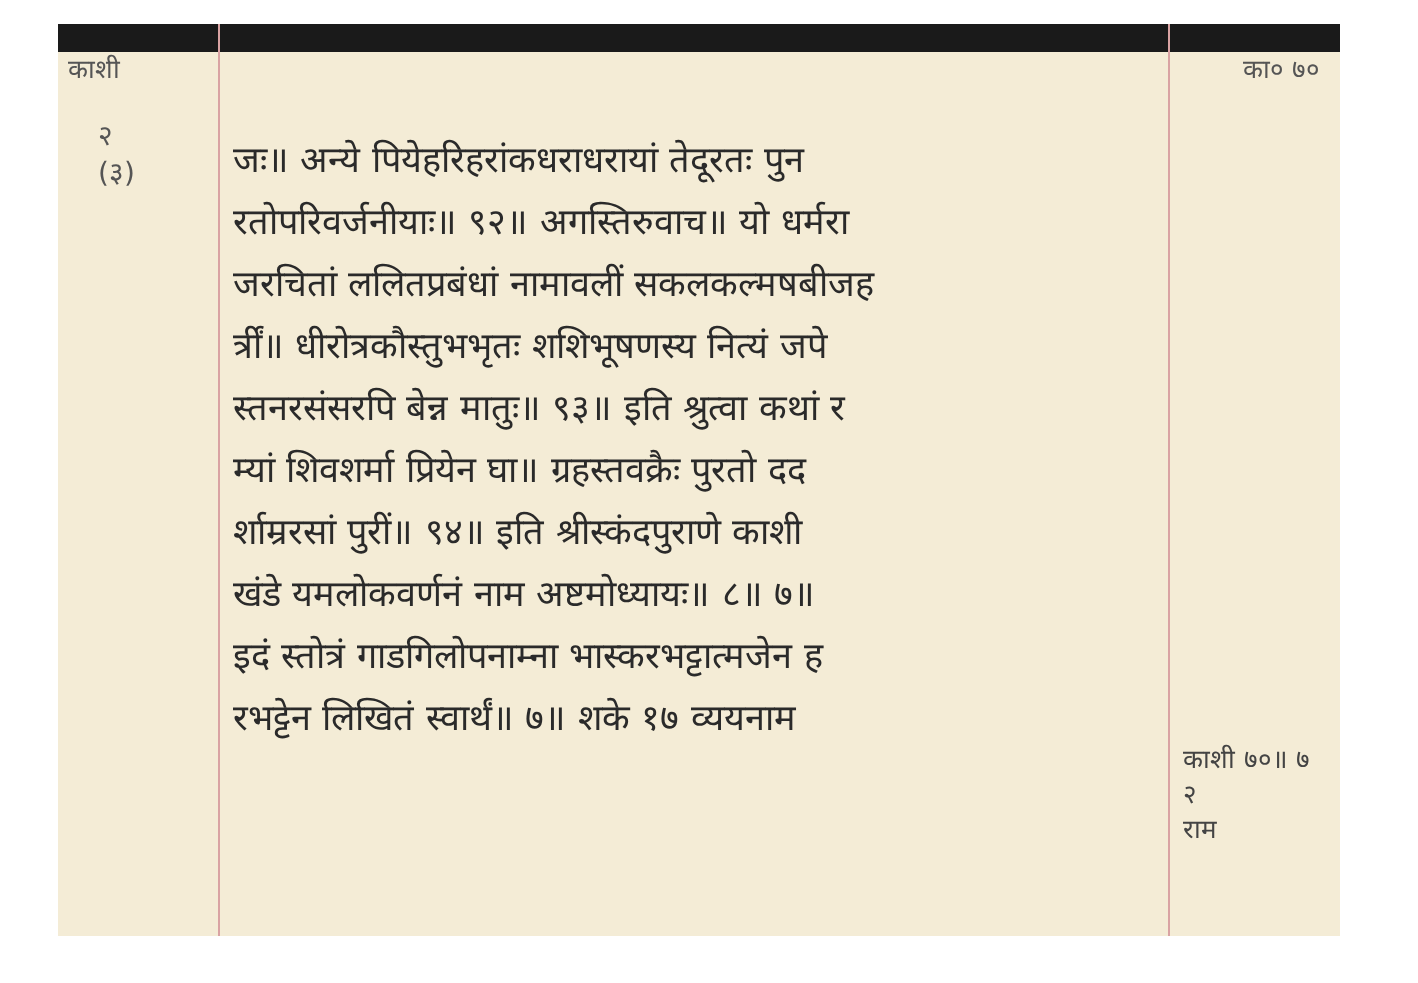काशी का० ७०
२
(३)
जः॥ अन्ये पियेहरिहरांकधराधरायां तेदूरतः पुन
रतोपरिवर्जनीयाः॥ ९२॥ अगस्तिरुवाच॥ यो धर्मरा
जरचितां ललितप्रबंधां नामावलीं सकलकल्मषबीजह
र्त्रीं॥ धीरोत्रकौस्तुभभृतः शशिभूषणस्य नित्यं जपे
स्तनरसंसरपि बेन्न मातुः॥ ९३॥ इति श्रुत्वा कथां र
म्यां शिवशर्मा प्रियेन घा॥ ग्रहस्तवक्रैः पुरतो दद
र्शाम्ररसां पुरीं॥ ९४॥ इति श्रीस्कंदपुराणे काशी
खंडे यमलोकवर्णनं नाम अष्टमोध्यायः॥ ८॥ ७॥
इदं स्तोत्रं गाडगिलोपनाम्ना भास्करभट्टात्मजेन ह
रभट्टेन लिखितं स्वार्थं॥ ७॥ शके १७ व्ययनाम
काशी ७०॥ ७
२
राम